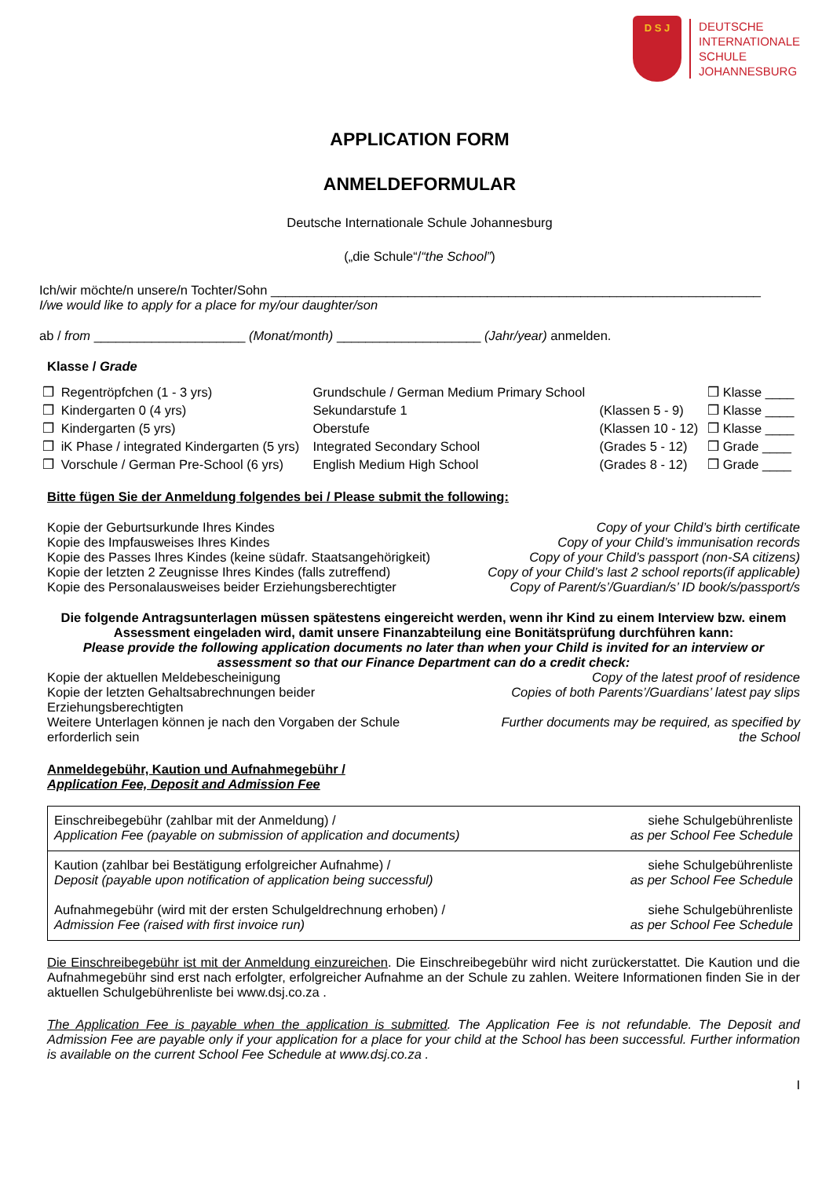D S J
DEUTSCHE
INTERNATIONALE
SCHULE
JOHANNESBURG
APPLICATION FORM
ANMELDEFORMULAR
Deutsche Internationale Schule Johannesburg
(„die Schule“/“the School”)
Ich/wir möchte/n unsere/n Tochter/Sohn ____________________________________________________________________
I/we would like to apply for a place for my/our daughter/son
ab / from _____________________ (Monat/month) ____________________ (Jahr/year) anmelden.
Klasse / Grade
| ❒ | Regentröpfchen (1 - 3 yrs) | Grundschule / German Medium Primary School | | ❒ Klasse ____ |
| ❒ | Kindergarten 0 (4 yrs) | Sekundarstufe 1 | (Klassen 5 - 9) | ❒ Klasse ____ |
| ❒ | Kindergarten (5 yrs) | Oberstufe | (Klassen 10 - 12) | ❒ Klasse ____ |
| ❒ | iK Phase / integrated Kindergarten (5 yrs) | Integrated Secondary School | (Grades 5 - 12) | ❒ Grade ____ |
| ❒ | Vorschule / German Pre-School (6 yrs) | English Medium High School | (Grades 8 - 12) | ❒ Grade ____ |
Bitte fügen Sie der Anmeldung folgendes bei / Please submit the following:
Kopie der Geburtsurkunde Ihres Kindes Copy of your Child’s birth certificate
Kopie des Impfausweises Ihres Kindes Copy of your Child’s immunisation records
Kopie des Passes Ihres Kindes (keine südafr. Staatsangehörigkeit) Copy of your Child’s passport (non-SA citizens)
Kopie der letzten 2 Zeugnisse Ihres Kindes (falls zutreffend) Copy of your Child’s last 2 school reports(if applicable)
Kopie des Personalausweises beider Erziehungsberechtigter Copy of Parent/s’/Guardian/s’ ID book/s/passport/s
Die folgende Antragsunterlagen müssen spätestens eingereicht werden, wenn ihr Kind zu einem Interview bzw. einem Assessment eingeladen wird, damit unsere Finanzabteilung eine Bonitätsprüfung durchführen kann:
Please provide the following application documents no later than when your Child is invited for an interview or assessment so that our Finance Department can do a credit check:
Kopie der aktuellen Meldebescheinigung Copy of the latest proof of residence
Kopie der letzten Gehaltsabrechnungen beider
Erziehungsberechtigten Copies of both Parents’/Guardians’ latest pay slips
Weitere Unterlagen können je nach den Vorgaben der Schule
erforderlich sein Further documents may be required, as specified by
the School
Anmeldegebühr, Kaution und Aufnahmegebühr /
Application Fee, Deposit and Admission Fee
| Einschreibegebühr (zahlbar mit der Anmeldung) / Application Fee (payable on submission of application and documents) | siehe Schulgebührenliste as per School Fee Schedule |
| Kaution (zahlbar bei Bestätigung erfolgreicher Aufnahme) / Deposit (payable upon notification of application being successful) Aufnahmegebühr (wird mit der ersten Schulgeldrechnung erhoben) / Admission Fee (raised with first invoice run) | siehe Schulgebührenliste as per School Fee Schedule siehe Schulgebührenliste as per School Fee Schedule |
Die Einschreibegebühr ist mit der Anmeldung einzureichen. Die Einschreibegebühr wird nicht zurückerstattet. Die Kaution und die Aufnahmegebühr sind erst nach erfolgter, erfolgreicher Aufnahme an der Schule zu zahlen. Weitere Informationen finden Sie in der aktuellen Schulgebührenliste bei www.dsj.co.za .
The Application Fee is payable when the application is submitted. The Application Fee is not refundable. The Deposit and Admission Fee are payable only if your application for a place for your child at the School has been successful. Further information is available on the current School Fee Schedule at www.dsj.co.za .
I